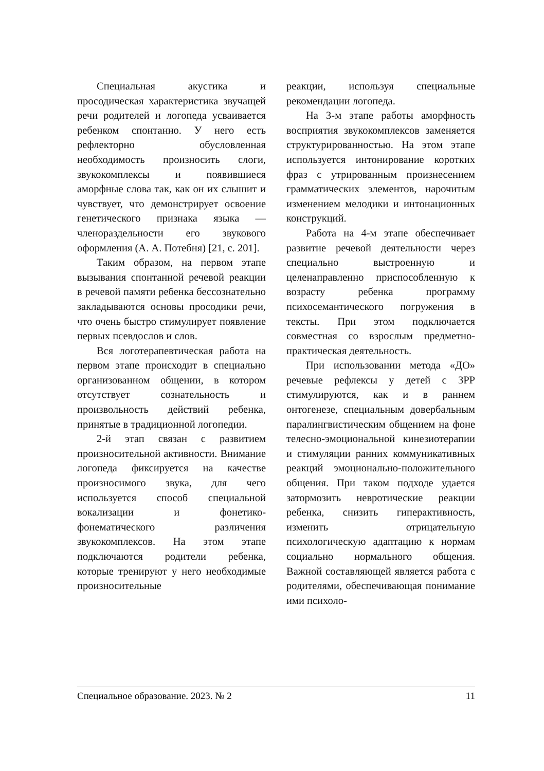Специальная акустика и просодическая характеристика звучащей речи родителей и логопеда усваивается ребенком спонтанно. У него есть рефлекторно обусловленная необходимость произносить слоги, звукокомплексы и появившиеся аморфные слова так, как он их слышит и чувствует, что демонстрирует освоение генетического признака языка — членораздельности его звукового оформления (А. А. Потебня) [21, с. 201].
Таким образом, на первом этапе вызывания спонтанной речевой реакции в речевой памяти ребенка бессознательно закладываются основы просодики речи, что очень быстро стимулирует появление первых псевдослов и слов.
Вся логотерапевтическая работа на первом этапе происходит в специально организованном общении, в котором отсутствует сознательность и произвольность действий ребенка, принятые в традиционной логопедии.
2-й этап связан с развитием произносительной активности. Внимание логопеда фиксируется на качестве произносимого звука, для чего используется способ специальной вокализации и фонетико-фонематического различения звукокомплексов. На этом этапе подключаются родители ребенка, которые тренируют у него необходимые произносительные
реакции, используя специальные рекомендации логопеда.
На 3-м этапе работы аморфность восприятия звукокомплексов заменяется структурированностью. На этом этапе используется интонирование коротких фраз с утрированным произнесением грамматических элементов, нарочитым изменением мелодики и интонационных конструкций.
Работа на 4-м этапе обеспечивает развитие речевой деятельности через специально выстроенную и целенаправленно приспособленную к возрасту ребенка программу психосемантического погружения в тексты. При этом подключается совместная со взрослым предметно-практическая деятельность.
При использовании метода «ДО» речевые рефлексы у детей с ЗРР стимулируются, как и в раннем онтогенезе, специальным довербальным паралингвистическим общением на фоне телесно-эмоциональной кинезиотерапии и стимуляции ранних коммуникативных реакций эмоционально-положительного общения. При таком подходе удается затормозить невротические реакции ребенка, снизить гиперактивность, изменить отрицательную психологическую адаптацию к нормам социально нормального общения. Важной составляющей является работа с родителями, обеспечивающая понимание ими психоло-
Специальное образование. 2023. № 2 11